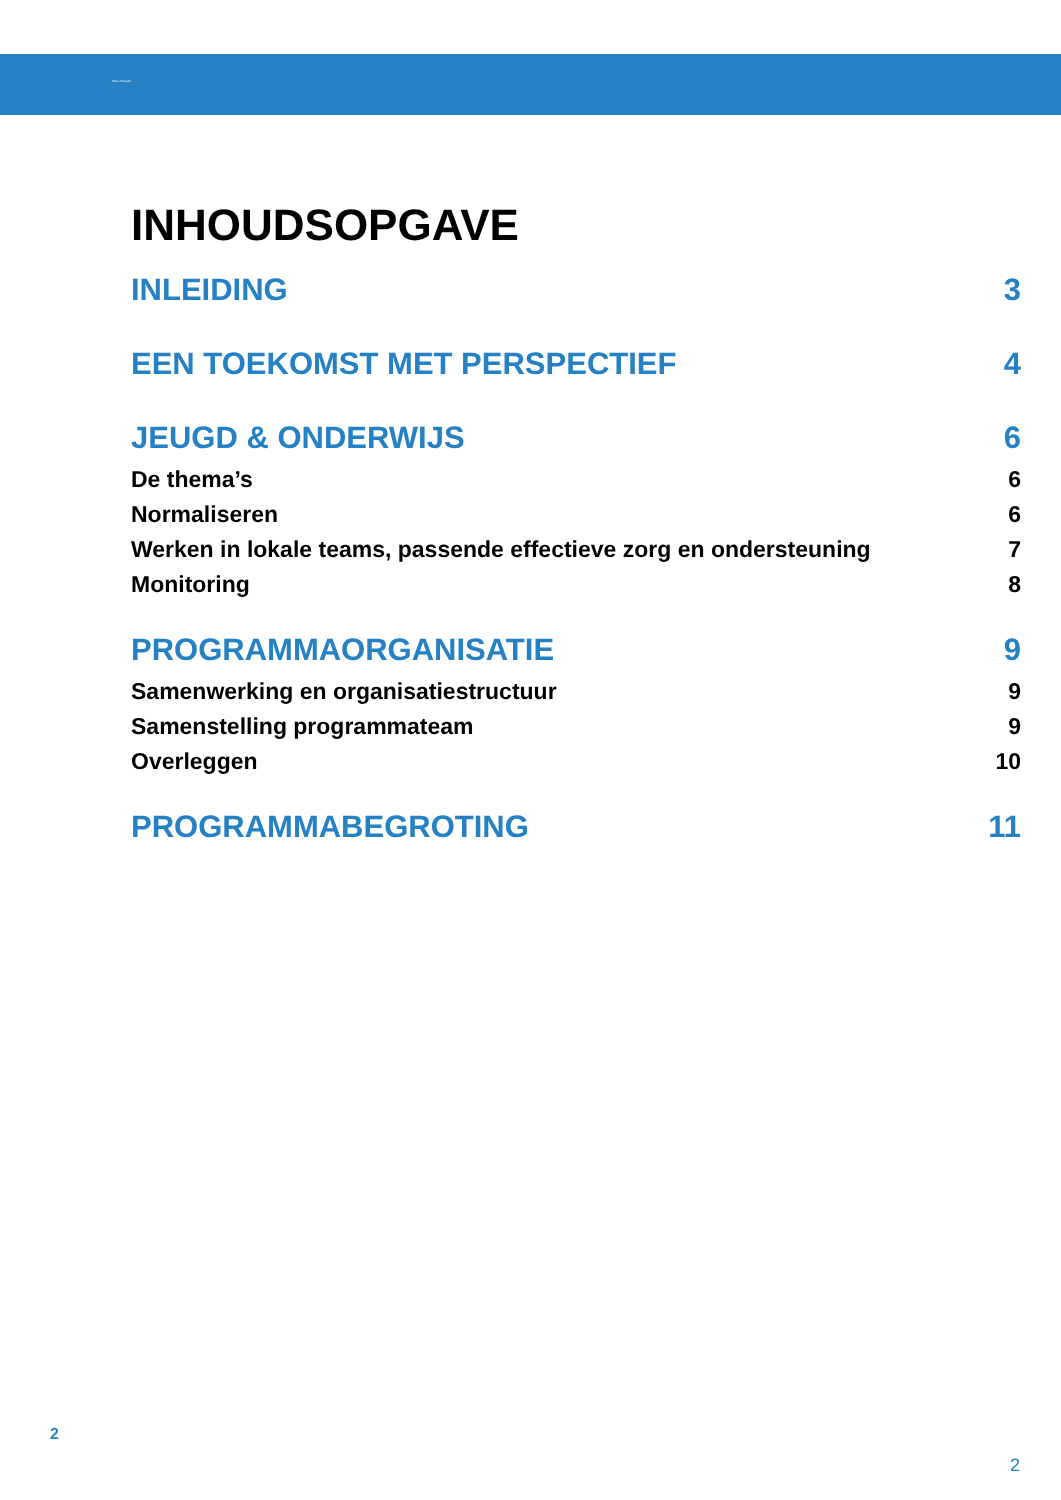Wmo-Toezicht
INHOUDSOPGAVE
INLEIDING 3
EEN TOEKOMST MET PERSPECTIEF 4
JEUGD & ONDERWIJS 6
De thema’s 6
Normaliseren 6
Werken in lokale teams, passende effectieve zorg en ondersteuning 7
Monitoring 8
PROGRAMMAORGANISATIE 9
Samenwerking en organisatiestructuur 9
Samenstelling programmateam 9
Overleggen 10
PROGRAMMABEGROTING 11
2
2